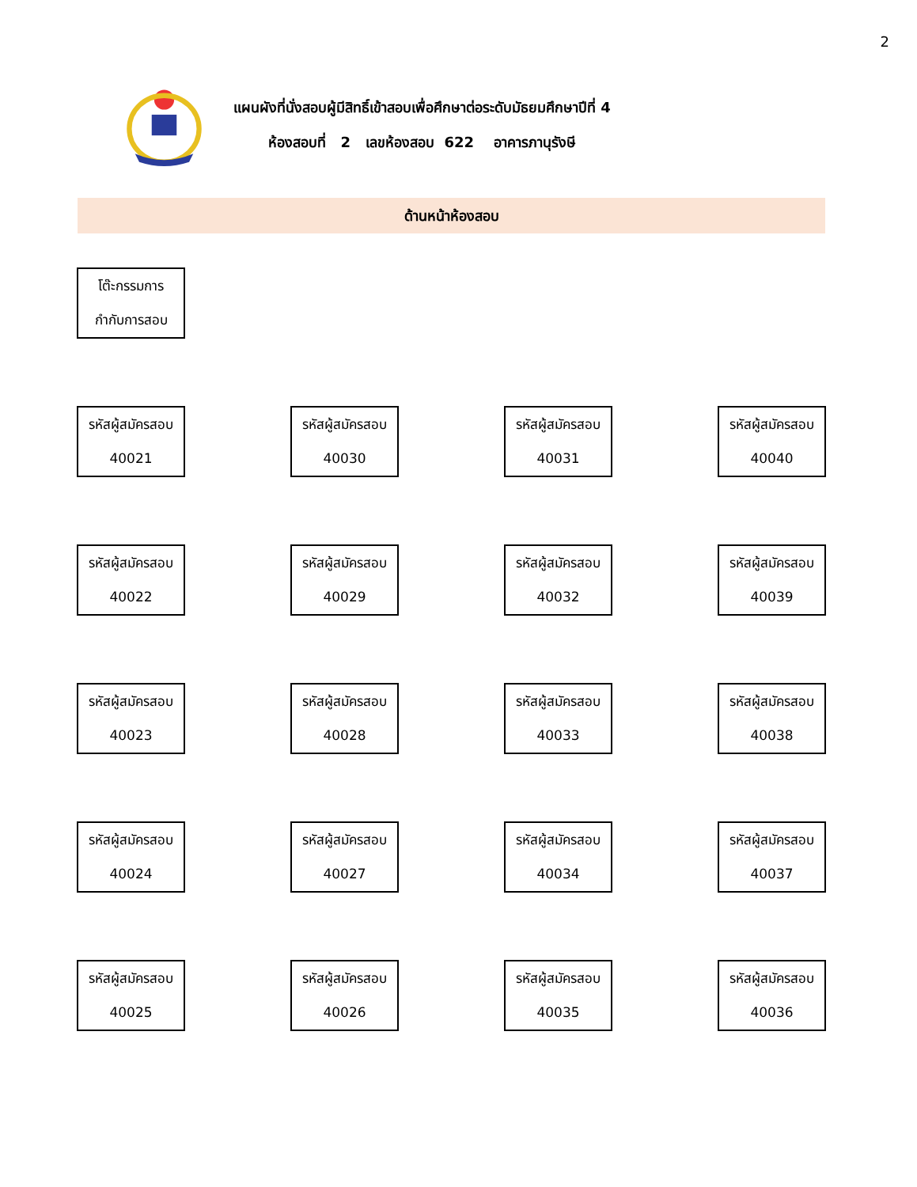2
แผนผังที่นั่งสอบผู้มีสิทธิ์เข้าสอบเพื่อศึกษาต่อระดับมัธยมศึกษาปีที่ 4
ห้องสอบที่ 2 เลขห้องสอบ 622 อาคารภานุรังษี
ด้านหน้าห้องสอบ
โต๊ะกรรมการ
กำกับการสอบ
รหัสผู้สมัครสอบ
40021
รหัสผู้สมัครสอบ
40030
รหัสผู้สมัครสอบ
40031
รหัสผู้สมัครสอบ
40040
รหัสผู้สมัครสอบ
40022
รหัสผู้สมัครสอบ
40029
รหัสผู้สมัครสอบ
40032
รหัสผู้สมัครสอบ
40039
รหัสผู้สมัครสอบ
40023
รหัสผู้สมัครสอบ
40028
รหัสผู้สมัครสอบ
40033
รหัสผู้สมัครสอบ
40038
รหัสผู้สมัครสอบ
40024
รหัสผู้สมัครสอบ
40027
รหัสผู้สมัครสอบ
40034
รหัสผู้สมัครสอบ
40037
รหัสผู้สมัครสอบ
40025
รหัสผู้สมัครสอบ
40026
รหัสผู้สมัครสอบ
40035
รหัสผู้สมัครสอบ
40036